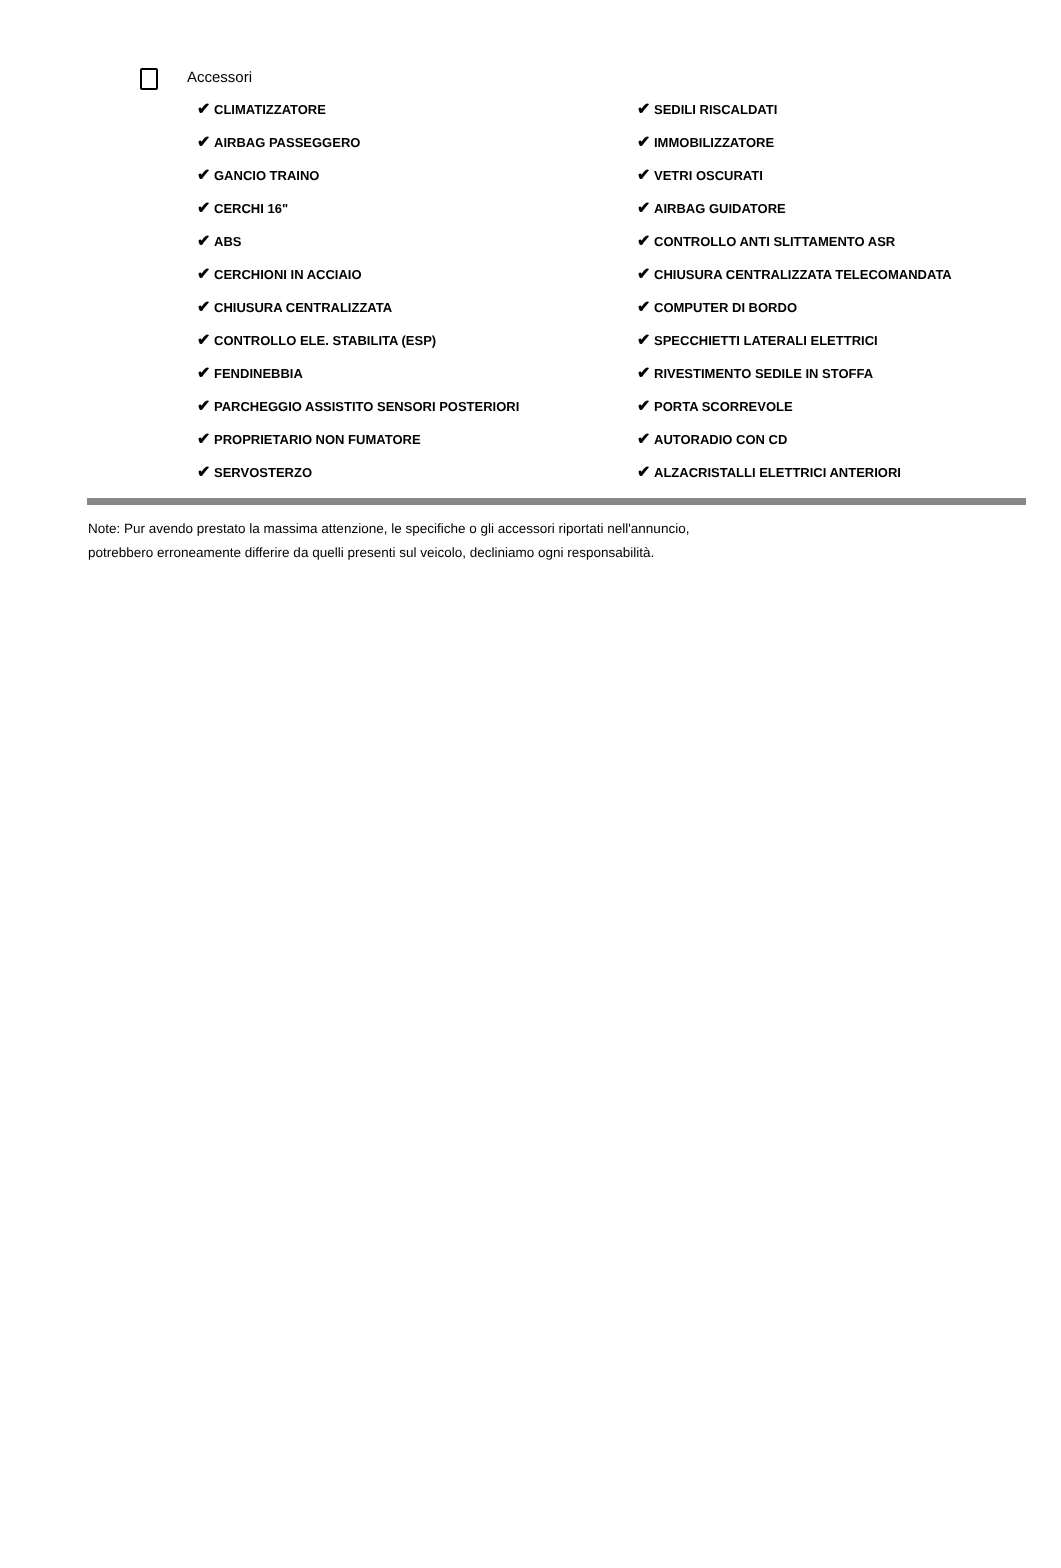Accessori
✔ CLIMATIZZATORE
✔ AIRBAG PASSEGGERO
✔ GANCIO TRAINO
✔ CERCHI 16"
✔ ABS
✔ CERCHIONI IN ACCIAIO
✔ CHIUSURA CENTRALIZZATA
✔ CONTROLLO ELE. STABILITA (ESP)
✔ FENDINEBBIA
✔ PARCHEGGIO ASSISTITO SENSORI POSTERIORI
✔ PROPRIETARIO NON FUMATORE
✔ SERVOSTERZO
✔ SEDILI RISCALDATI
✔ IMMOBILIZZATORE
✔ VETRI OSCURATI
✔ AIRBAG GUIDATORE
✔ CONTROLLO ANTI SLITTAMENTO ASR
✔ CHIUSURA CENTRALIZZATA TELECOMANDATA
✔ COMPUTER DI BORDO
✔ SPECCHIETTI LATERALI ELETTRICI
✔ RIVESTIMENTO SEDILE IN STOFFA
✔ PORTA SCORREVOLE
✔ AUTORADIO CON CD
✔ ALZACRISTALLI ELETTRICI ANTERIORI
Note: Pur avendo prestato la massima attenzione, le specifiche o gli accessori riportati nell'annuncio,
potrebbero erroneamente differire da quelli presenti sul veicolo, decliniamo ogni responsabilità.